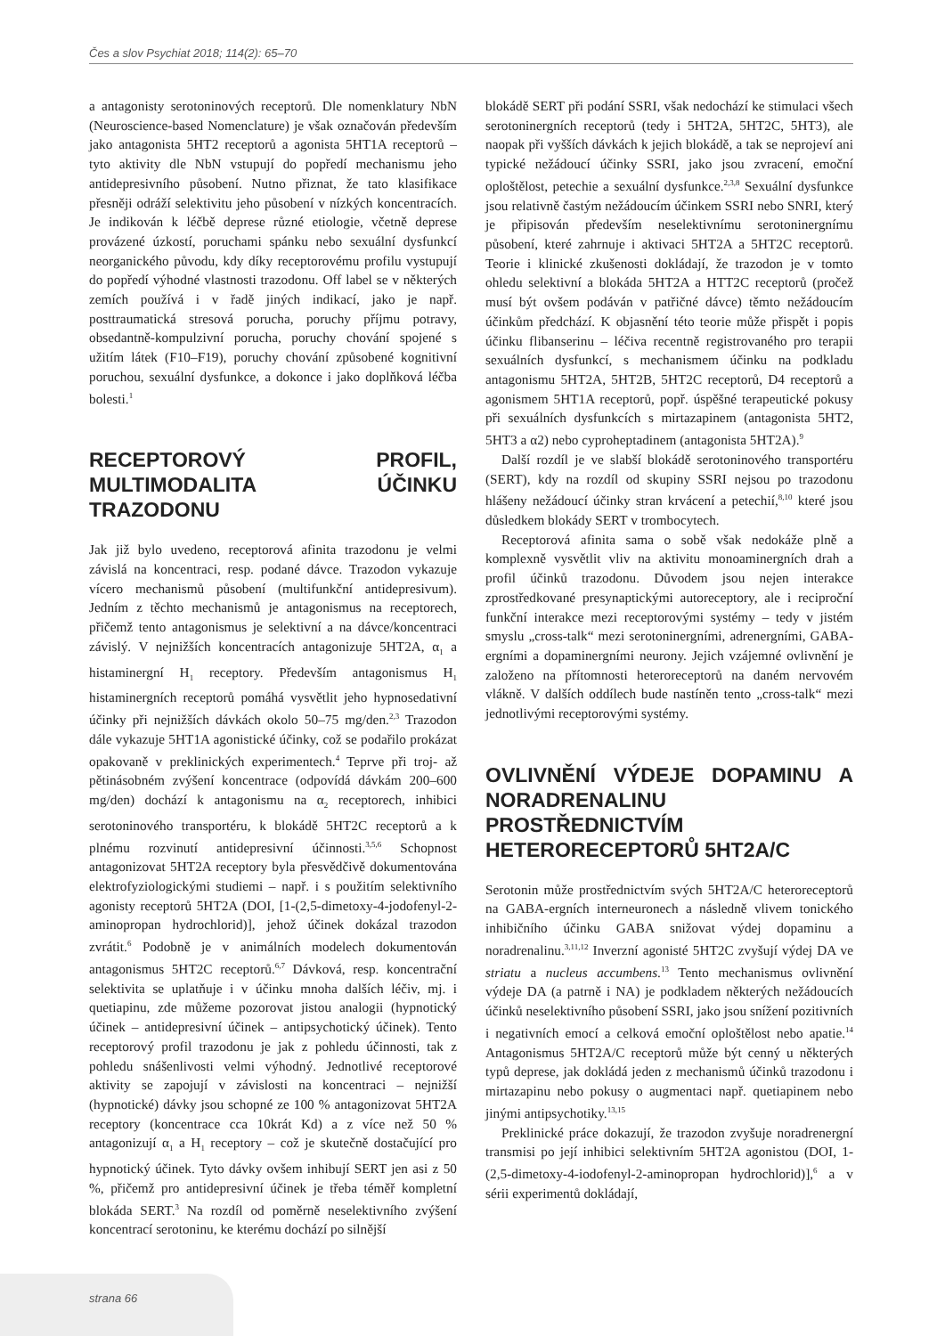Čes a slov Psychiat 2018; 114(2): 65–70
a antagonisty serotoninových receptorů. Dle nomenklatury NbN (Neuroscience-based Nomenclature) je však označován především jako antagonista 5HT2 receptorů a agonista 5HT1A receptorů – tyto aktivity dle NbN vstupují do popředí mechanismu jeho antidepresivního působení. Nutno přiznat, že tato klasifikace přesněji odráží selektivitu jeho působení v nízkých koncentracích. Je indikován k léčbě deprese různé etiologie, včetně deprese provázené úzkostí, poruchami spánku nebo sexuální dysfunkcí neorganického původu, kdy díky receptorovému profilu vystupují do popředí výhodné vlastnosti trazodonu. Off label se v některých zemích používá i v řadě jiných indikací, jako je např. posttraumatická stresová porucha, poruchy příjmu potravy, obsedantně-kompulzivní porucha, poruchy chování spojené s užitím látek (F10–F19), poruchy chování způsobené kognitivní poruchou, sexuální dysfunkce, a dokonce i jako doplňková léčba bolesti.<sup>1</sup>
RECEPTOROVÝ PROFIL, MULTIMODALITA ÚČINKU TRAZODONU
Jak již bylo uvedeno, receptorová afinita trazodonu je velmi závislá na koncentraci, resp. podané dávce. Trazodon vykazuje vícero mechanismů působení (multifunkční antidepresivum). Jedním z těchto mechanismů je antagonismus na receptorech, přičemž tento antagonismus je selektivní a na dávce/koncentraci závislý. V nejnižších koncentracích antagonizuje 5HT2A, α<sub>1</sub> a histaminergní H<sub>1</sub> receptory. Především antagonismus H<sub>1</sub> histaminergních receptorů pomáhá vysvětlit jeho hypnosedativní účinky při nejnižších dávkách okolo 50–75 mg/den.<sup>2,3</sup> Trazodon dále vykazuje 5HT1A agonistické účinky, což se podařilo prokázat opakovaně v preklinických experimentech.<sup>4</sup> Teprve při troj- až pětinásobném zvýšení koncentrace (odpovídá dávkám 200–600 mg/den) dochází k antagonismu na α<sub>2</sub> receptorech, inhibici serotoninového transportéru, k blokádě 5HT2C receptorů a k plnému rozvinutí antidepresivní účinnosti.<sup>3,5,6</sup> Schopnost antagonizovat 5HT2A receptory byla přesvědčivě dokumentována elektrofyziologickými studiemi – např. i s použitím selektivního agonisty receptorů 5HT2A (DOI, [1-(2,5-dimetoxy-4-jodofenyl-2-aminopropan hydrochlorid)], jehož účinek dokázal trazodon zvrátit.<sup>6</sup> Podobně je v animálních modelech dokumentován antagonismus 5HT2C receptorů.<sup>6,7</sup> Dávková, resp. koncentrační selektivita se uplatňuje i v účinku mnoha dalších léčiv, mj. i quetiapinu, zde můžeme pozorovat jistou analogii (hypnotický účinek – antidepresivní účinek – antipsychotický účinek). Tento receptorový profil trazodonu je jak z pohledu účinnosti, tak z pohledu snášenlivosti velmi výhodný. Jednotlivé receptorové aktivity se zapojují v závislosti na koncentraci – nejnižší (hypnotické) dávky jsou schopné ze 100 % antagonizovat 5HT2A receptory (koncentrace cca 10krát Kd) a z více než 50 % antagonizují α<sub>1</sub> a H<sub>1</sub> receptory – což je skutečně dostačující pro hypnotický účinek. Tyto dávky ovšem inhibují SERT jen asi z 50 %, přičemž pro antidepresivní účinek je třeba téměř kompletní blokáda SERT.<sup>3</sup> Na rozdíl od poměrně neselektivního zvýšení koncentrací serotoninu, ke kterému dochází po silnější
blokádě SERT při podání SSRI, však nedochází ke stimulaci všech serotoninergních receptorů (tedy i 5HT2A, 5HT2C, 5HT3), ale naopak při vyšších dávkách k jejich blokádě, a tak se neprojeví ani typické nežádoucí účinky SSRI, jako jsou zvracení, emoční oploštělost, petechie a sexuální dysfunkce.<sup>2,3,8</sup> Sexuální dysfunkce jsou relativně častým nežádoucím účinkem SSRI nebo SNRI, který je připisován především neselektivnímu serotoninergnímu působení, které zahrnuje i aktivaci 5HT2A a 5HT2C receptorů. Teorie i klinické zkušenosti dokládají, že trazodon je v tomto ohledu selektivní a blokáda 5HT2A a HTT2C receptorů (pročež musí být ovšem podáván v patřičné dávce) těmto nežádoucím účinkům předchází. K objasnění této teorie může přispět i popis účinku flibanserinu – léčiva recentně registrovaného pro terapii sexuálních dysfunkcí, s mechanismem účinku na podkladu antagonismu 5HT2A, 5HT2B, 5HT2C receptorů, D4 receptorů a agonismem 5HT1A receptorů, popř. úspěšné terapeutické pokusy při sexuálních dysfunkcích s mirtazapinem (antagonista 5HT2, 5HT3 a α2) nebo cyproheptadinem (antagonista 5HT2A).<sup>9</sup>
Další rozdíl je ve slabší blokádě serotoninového transportéru (SERT), kdy na rozdíl od skupiny SSRI nejsou po trazodonu hlášeny nežádoucí účinky stran krvácení a petechií,<sup>8,10</sup> které jsou důsledkem blokády SERT v trombocytech.
Receptorová afinita sama o sobě však nedokáže plně a komplexně vysvětlit vliv na aktivitu monoaminergních drah a profil účinků trazodonu. Důvodem jsou nejen interakce zprostředkované presynaptickými autoreceptory, ale i reciproční funkční interakce mezi receptorovými systémy – tedy v jistém smyslu „cross-talk“ mezi serotoninergními, adrenergními, GABA-ergními a dopaminergními neurony. Jejich vzájemné ovlivnění je založeno na přítomnosti heteroreceptorů na daném nervovém vlákně. V dalších oddílech bude nastíněn tento „cross-talk“ mezi jednotlivými receptorovými systémy.
OVLIVNĚNÍ VÝDEJE DOPAMINU A NORADRENALINU PROSTŘEDNICTVÍM HETERORECEPTORŮ 5HT2A/C
Serotonin může prostřednictvím svých 5HT2A/C heteroreceptorů na GABA-ergních interneuronech a následně vlivem tonického inhibičního účinku GABA snižovat výdej dopaminu a noradrenalinu.<sup>3,11,12</sup> Inverzní agonisté 5HT2C zvyšují výdej DA ve striatu a nucleus accumbens.<sup>13</sup> Tento mechanismus ovlivnění výdeje DA (a patrně i NA) je podkladem některých nežádoucích účinků neselektivního působení SSRI, jako jsou snížení pozitivních i negativních emocí a celková emoční oploštělost nebo apatie.<sup>14</sup> Antagonismus 5HT2A/C receptorů může být cenný u některých typů deprese, jak dokládá jeden z mechanismů účinků trazodonu i mirtazapinu nebo pokusy o augmentaci např. quetiapinem nebo jinými antipsychotiky.<sup>13,15</sup>
Preklinické práce dokazují, že trazodon zvyšuje noradrenergní transmisi po její inhibici selektivním 5HT2A agonistou (DOI, 1-(2,5-dimetoxy-4-iodofenyl-2-aminopropan hydrochlorid)],<sup>6</sup> a v sérii experimentů dokládají,
strana 66